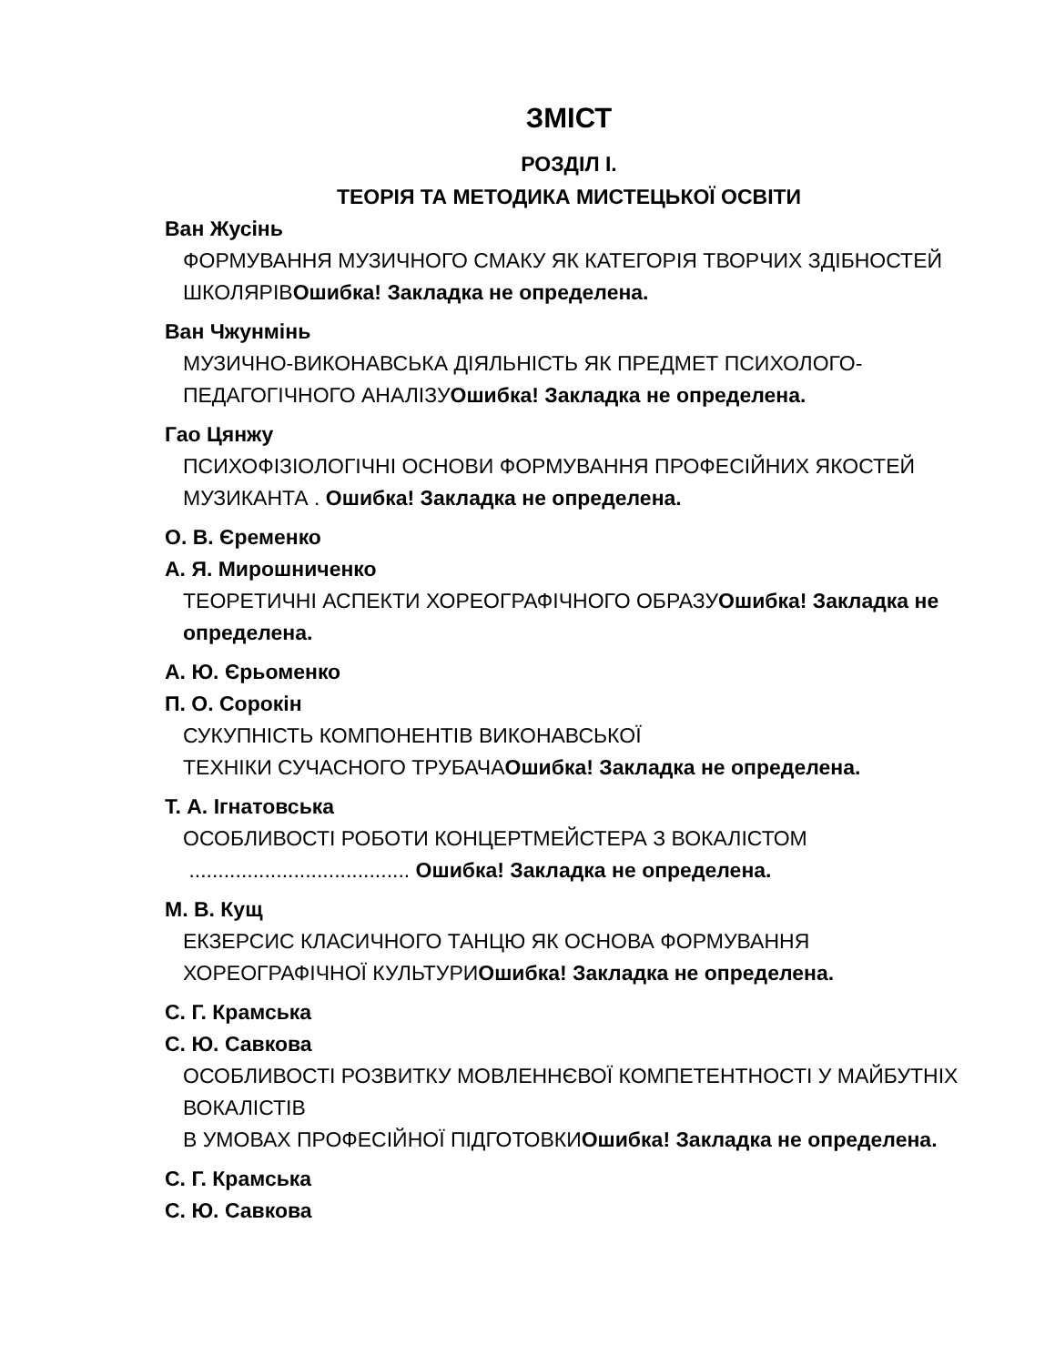ЗМІСТ
РОЗДІЛ І.
ТЕОРІЯ ТА МЕТОДИКА МИСТЕЦЬКОЇ ОСВІТИ
Ван Жусінь
ФОРМУВАННЯ МУЗИЧНОГО СМАКУ ЯК КАТЕГОРІЯ ТВОРЧИХ ЗДІБНОСТЕЙ ШКОЛЯРІВОшибка! Закладка не определена.
Ван Чжунмінь
МУЗИЧНО-ВИКОНАВСЬКА ДІЯЛЬНІСТЬ ЯК ПРЕДМЕТ ПСИХОЛОГО-ПЕДАГОГІЧНОГО АНАЛІЗУОшибка! Закладка не определена.
Гао Цянжу
ПСИХОФІЗІОЛОГІЧНІ ОСНОВИ ФОРМУВАННЯ ПРОФЕСІЙНИХ ЯКОСТЕЙ МУЗИКАНТА . Ошибка! Закладка не определена.
О. В. Єременко
А. Я. Мирошниченко
ТЕОРЕТИЧНІ АСПЕКТИ ХОРЕОГРАФІЧНОГО ОБРАЗУОшибка! Закладка не определена.
А. Ю. Єрьоменко
П. О. Сорокін
СУКУПНІСТЬ КОМПОНЕНТІВ ВИКОНАВСЬКОЇ
ТЕХНІКИ СУЧАСНОГО ТРУБАЧАОшибка! Закладка не определена.
Т. А. Ігнатовська
ОСОБЛИВОСТІ РОБОТИ КОНЦЕРТМЕЙСТЕРА З ВОКАЛІСТОМ
...................................... Ошибка! Закладка не определена.
М. В. Кущ
ЕКЗЕРСИС КЛАСИЧНОГО ТАНЦЮ ЯК ОСНОВА ФОРМУВАННЯ ХОРЕОГРАФІЧНОЇ КУЛЬТУРИОшибка! Закладка не определена.
С. Г. Крамська
С. Ю. Савкова
ОСОБЛИВОСТІ РОЗВИТКУ МОВЛЕННЄВОЇ КОМПЕТЕНТНОСТІ У МАЙБУТНІХ ВОКАЛІСТІВ
В УМОВАХ ПРОФЕСІЙНОЇ ПІДГОТОВКИОшибка! Закладка не определена.
С. Г. Крамська
С. Ю. Савкова